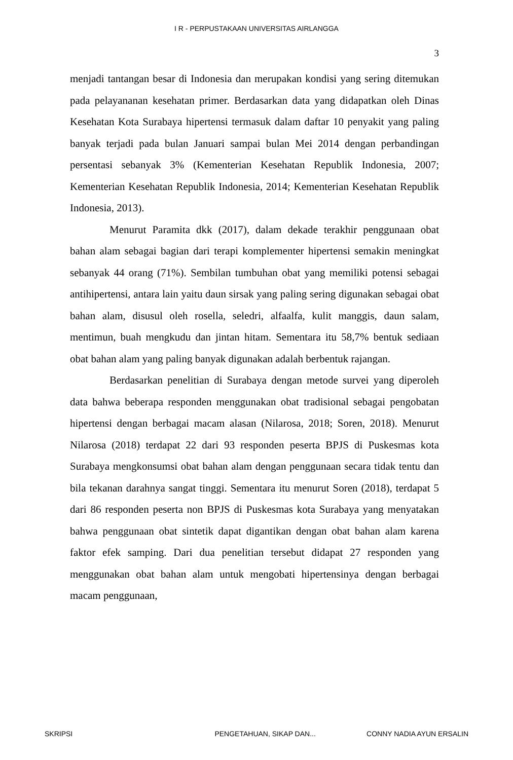I R - PERPUSTAKAAN UNIVERSITAS AIRLANGGA
3
menjadi tantangan besar di Indonesia dan merupakan kondisi yang sering ditemukan pada pelayananan kesehatan primer. Berdasarkan data yang didapatkan oleh Dinas Kesehatan Kota Surabaya hipertensi termasuk dalam daftar 10 penyakit yang paling banyak terjadi pada bulan Januari sampai bulan Mei 2014 dengan perbandingan persentasi sebanyak 3% (Kementerian Kesehatan Republik Indonesia, 2007; Kementerian Kesehatan Republik Indonesia, 2014; Kementerian Kesehatan Republik Indonesia, 2013).
Menurut Paramita dkk (2017), dalam dekade terakhir penggunaan obat bahan alam sebagai bagian dari terapi komplementer hipertensi semakin meningkat sebanyak 44 orang (71%). Sembilan tumbuhan obat yang memiliki potensi sebagai antihipertensi, antara lain yaitu daun sirsak yang paling sering digunakan sebagai obat bahan alam, disusul oleh rosella, seledri, alfaalfa, kulit manggis, daun salam, mentimun, buah mengkudu dan jintan hitam. Sementara itu 58,7% bentuk sediaan obat bahan alam yang paling banyak digunakan adalah berbentuk rajangan.
Berdasarkan penelitian di Surabaya dengan metode survei yang diperoleh data bahwa beberapa responden menggunakan obat tradisional sebagai pengobatan hipertensi dengan berbagai macam alasan (Nilarosa, 2018; Soren, 2018). Menurut Nilarosa (2018) terdapat 22 dari 93 responden peserta BPJS di Puskesmas kota Surabaya mengkonsumsi obat bahan alam dengan penggunaan secara tidak tentu dan bila tekanan darahnya sangat tinggi. Sementara itu menurut Soren (2018), terdapat 5 dari 86 responden peserta non BPJS di Puskesmas kota Surabaya yang menyatakan bahwa penggunaan obat sintetik dapat digantikan dengan obat bahan alam karena faktor efek samping. Dari dua penelitian tersebut didapat 27 responden yang menggunakan obat bahan alam untuk mengobati hipertensinya dengan berbagai macam penggunaan,
SKRIPSI PENGETAHUAN, SIKAP DAN... CONNY NADIA AYUN ERSALIN